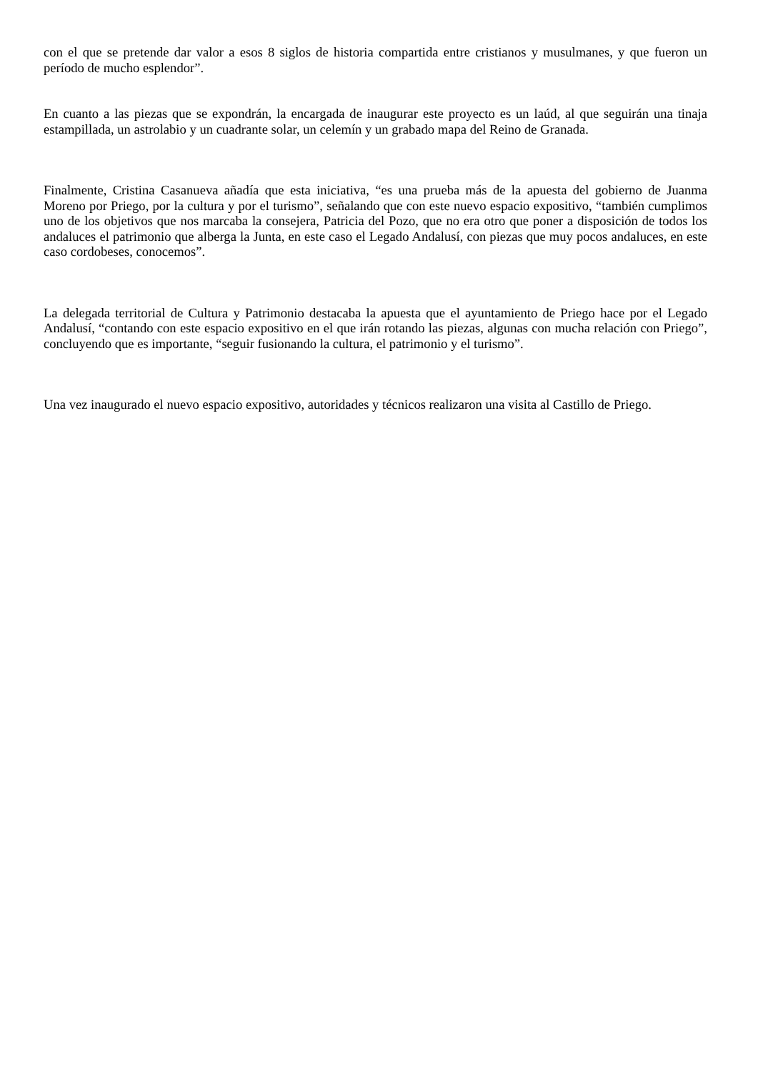con el que se pretende dar valor a esos 8 siglos de historia compartida entre cristianos y musulmanes, y que fueron un período de mucho esplendor”.
En cuanto a las piezas que se expondrán, la encargada de inaugurar este proyecto es un laúd, al que seguirán una tinaja estampillada, un astrolabio y un cuadrante solar, un celemín y un grabado mapa del Reino de Granada.
Finalmente, Cristina Casanueva añadía que esta iniciativa, “es una prueba más de la apuesta del gobierno de Juanma Moreno por Priego, por la cultura y por el turismo”, señalando que con este nuevo espacio expositivo, “también cumplimos uno de los objetivos que nos marcaba la consejera, Patricia del Pozo, que no era otro que poner a disposición de todos los andaluces el patrimonio que alberga la Junta, en este caso el Legado Andalusí, con piezas que muy pocos andaluces, en este caso cordobeses, conocemos”.
La delegada territorial de Cultura y Patrimonio destacaba la apuesta que el ayuntamiento de Priego hace por el Legado Andalusí, “contando con este espacio expositivo en el que irán rotando las piezas, algunas con mucha relación con Priego”, concluyendo que es importante, “seguir fusionando la cultura, el patrimonio y el turismo”.
Una vez inaugurado el nuevo espacio expositivo, autoridades y técnicos realizaron una visita al Castillo de Priego.